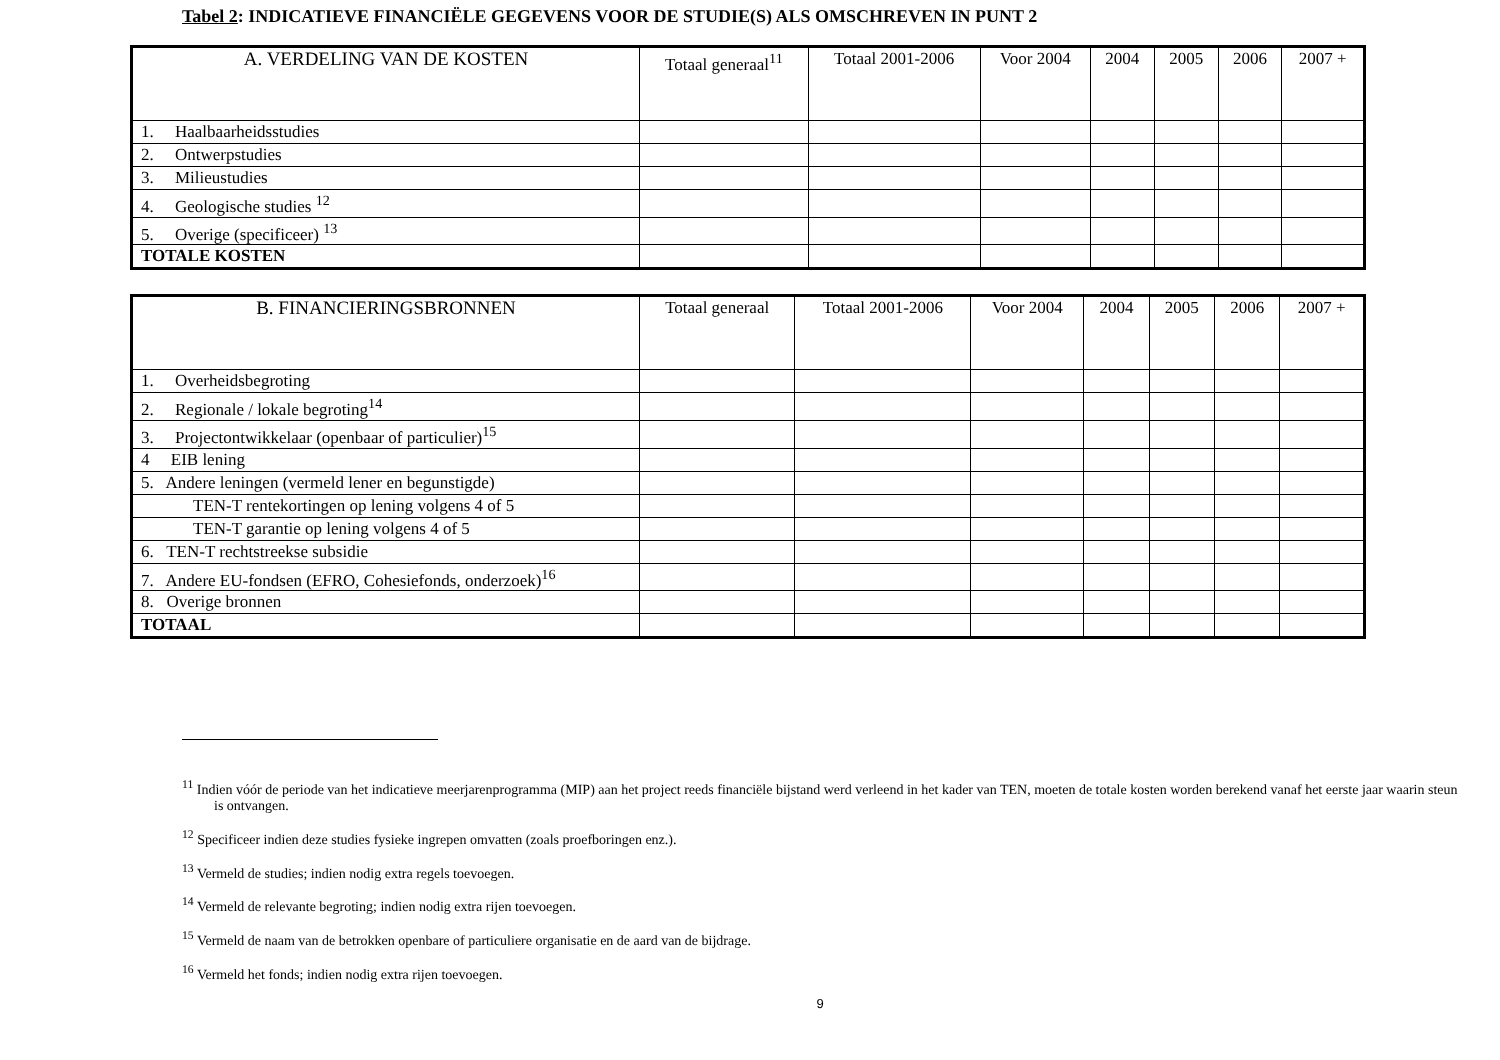Tabel 2: INDICATIEVE FINANCIËLE GEGEVENS VOOR DE STUDIE(S) ALS OMSCHREVEN IN PUNT 2
| A. VERDELING VAN DE KOSTEN | Totaal generaal<sup>11</sup> | Totaal 2001-2006 | Voor 2004 | 2004 | 2005 | 2006 | 2007 + |
| --- | --- | --- | --- | --- | --- | --- | --- |
| 1. Haalbaarheidsstudies | | | | | | | |
| 2. Ontwerpstudies | | | | | | | |
| 3. Milieustudies | | | | | | | |
| 4. Geologische studies <sup>12</sup> | | | | | | | |
| 5. Overige (specificeer) <sup>13</sup> | | | | | | | |
| TOTALE KOSTEN | | | | | | | |
| B. FINANCIERINGSBRONNEN | Totaal generaal | Totaal 2001-2006 | Voor 2004 | 2004 | 2005 | 2006 | 2007 + |
| --- | --- | --- | --- | --- | --- | --- | --- |
| 1. Overheidsbegroting | | | | | | | |
| 2. Regionale / lokale begroting<sup>14</sup> | | | | | | | |
| 3. Projectontwikkelaar (openbaar of particulier)<sup>15</sup> | | | | | | | |
| 4 EIB lening | | | | | | | |
| 5. Andere leningen (vermeld lener en begunstigde) | | | | | | | |
| TEN-T rentekortingen op lening volgens 4 of 5 | | | | | | | |
| TEN-T garantie op lening volgens 4 of 5 | | | | | | | |
| 6. TEN-T rechtstreekse subsidie | | | | | | | |
| 7. Andere EU-fondsen (EFRO, Cohesiefonds, onderzoek)<sup>16</sup> | | | | | | | |
| 8. Overige bronnen | | | | | | | |
| TOTAAL | | | | | | | |
<sup>11</sup> Indien vóór de periode van het indicatieve meerjarenprogramma (MIP) aan het project reeds financiële bijstand werd verleend in het kader van TEN, moeten de totale kosten worden berekend vanaf het eerste jaar waarin steun is ontvangen.
<sup>12</sup> Specificeer indien deze studies fysieke ingrepen omvatten (zoals proefboringen enz.).
<sup>13</sup> Vermeld de studies; indien nodig extra regels toevoegen.
<sup>14</sup> Vermeld de relevante begroting; indien nodig extra rijen toevoegen.
<sup>15</sup> Vermeld de naam van de betrokken openbare of particuliere organisatie en de aard van de bijdrage.
<sup>16</sup> Vermeld het fonds; indien nodig extra rijen toevoegen.
9